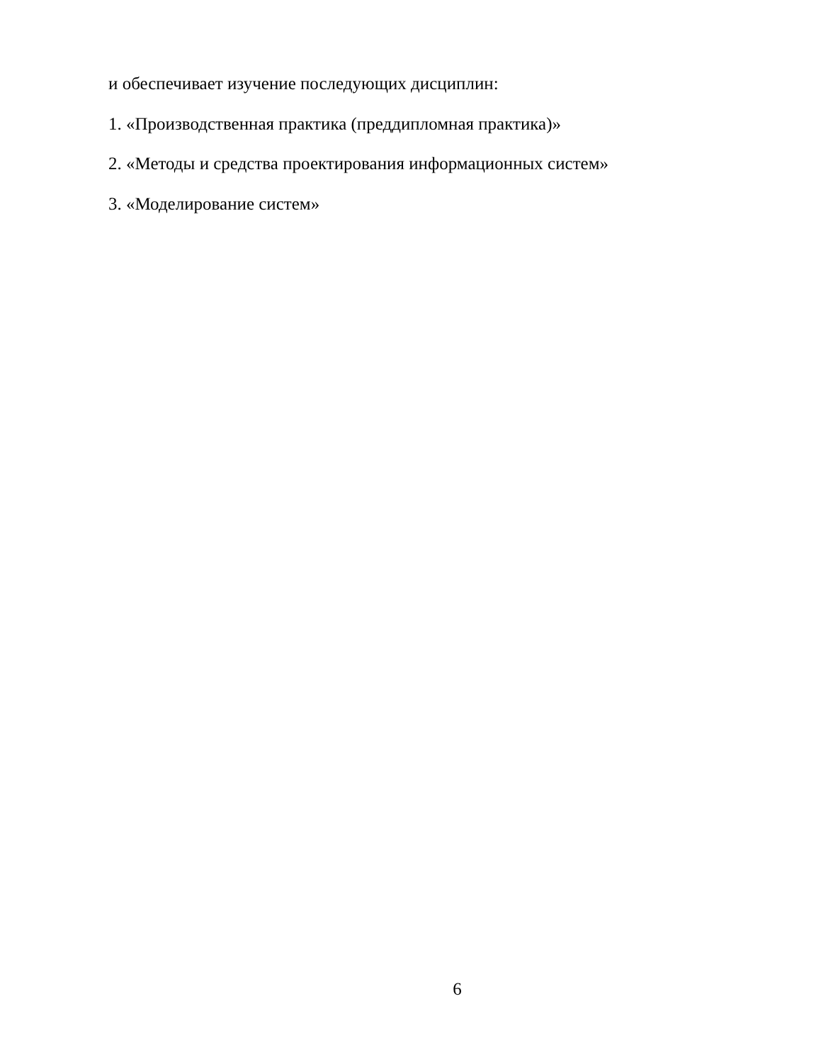и обеспечивает изучение последующих дисциплин:
1. «Производственная практика (преддипломная практика)»
2. «Методы и средства проектирования информационных систем»
3. «Моделирование систем»
6